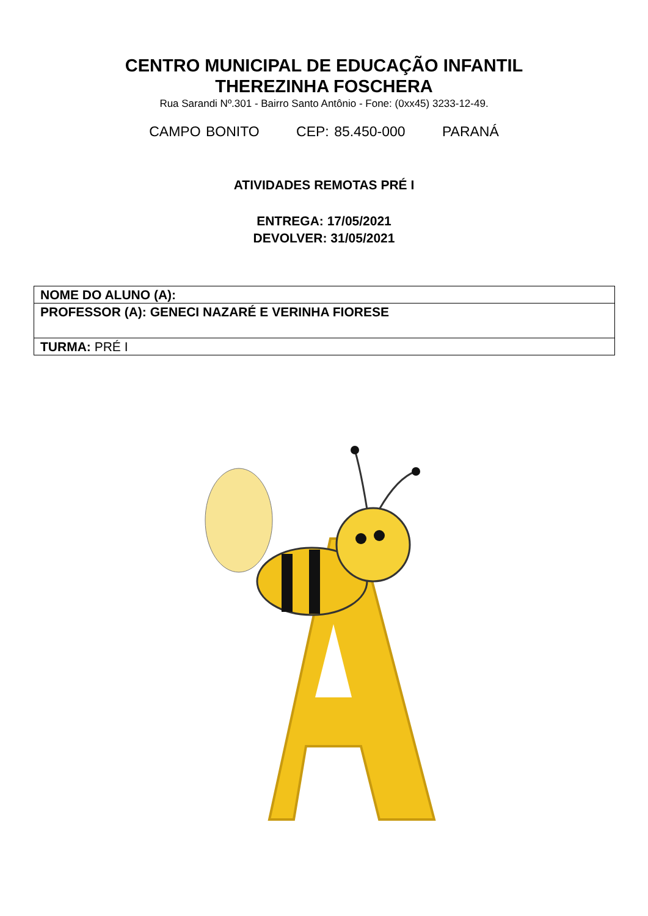CENTRO MUNICIPAL DE EDUCAÇÃO INFANTIL
THEREZINHA FOSCHERA
Rua Sarandi Nº.301 - Bairro Santo Antônio - Fone: (0xx45) 3233-12-49.
CAMPO BONITO CEP: 85.450-000 PARANÁ
ATIVIDADES REMOTAS PRÉ I
ENTREGA: 17/05/2021
DEVOLVER: 31/05/2021
| NOME DO ALUNO (A): |
| PROFESSOR (A): GENECI NAZARÉ E VERINHA FIORESE |
| TURMA: PRÉ I |